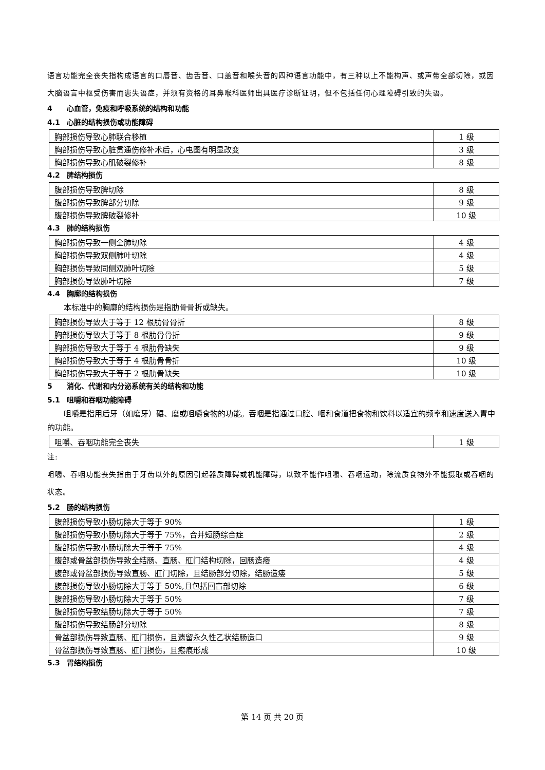语言功能完全丧失指构成语言的口唇音、齿舌音、口盖音和喉头音的四种语言功能中，有三种以上不能构声、或声带全部切除，或因大脑语言中枢受伤害而患失语症，并须有资格的耳鼻喉科医师出具医疗诊断证明，但不包括任何心理障碍引致的失语。
4 心血管，免疫和呼吸系统的结构和功能
4.1 心脏的结构损伤或功能障碍
| 胸部损伤导致心肺联合移植 | 1 级 |
| 胸部损伤导致心脏贯通伤修补术后，心电图有明显改变 | 3 级 |
| 胸部损伤导致心肌破裂修补 | 8 级 |
4.2 脾结构损伤
| 腹部损伤导致脾切除 | 8 级 |
| 腹部损伤导致脾部分切除 | 9 级 |
| 腹部损伤导致脾破裂修补 | 10 级 |
4.3 肺的结构损伤
| 胸部损伤导致一侧全肺切除 | 4 级 |
| 胸部损伤导致双侧肺叶切除 | 4 级 |
| 胸部损伤导致同侧双肺叶切除 | 5 级 |
| 胸部损伤导致肺叶切除 | 7 级 |
4.4 胸廓的结构损伤
本标准中的胸廓的结构损伤是指肋骨骨折或缺失。
| 胸部损伤导致大于等于 12 根肋骨骨折 | 8 级 |
| 胸部损伤导致大于等于 8 根肋骨骨折 | 9 级 |
| 胸部损伤导致大于等于 4 根肋骨缺失 | 9 级 |
| 胸部损伤导致大于等于 4 根肋骨骨折 | 10 级 |
| 胸部损伤导致大于等于 2 根肋骨缺失 | 10 级 |
5 消化、代谢和内分泌系统有关的结构和功能
5.1 咀嚼和吞咽功能障碍
咀嚼是指用后牙（如磨牙）碾、磨或咀嚼食物的功能。吞咽是指通过口腔、咽和食道把食物和饮料以适宜的频率和速度送入胃中的功能。
| 咀嚼、吞咽功能完全丧失 | 1 级 |
注:
咀嚼、吞咽功能丧失指由于牙齿以外的原因引起器质障碍或机能障碍，以致不能作咀嚼、吞咽运动，除流质食物外不能摄取或吞咽的状态。
5.2 肠的结构损伤
| 腹部损伤导致小肠切除大于等于 90% | 1 级 |
| 腹部损伤导致小肠切除大于等于 75%，合并短肠综合症 | 2 级 |
| 腹部损伤导致小肠切除大于等于 75% | 4 级 |
| 腹部或骨盆部损伤导致全结肠、直肠、肛门结构切除，回肠造瘘 | 4 级 |
| 腹部或骨盆部损伤导致直肠、肛门切除，且结肠部分切除，结肠造瘘 | 5 级 |
| 腹部损伤导致小肠切除大于等于 50%,且包括回盲部切除 | 6 级 |
| 腹部损伤导致小肠切除大于等于 50% | 7 级 |
| 腹部损伤导致结肠切除大于等于 50% | 7 级 |
| 腹部损伤导致结肠部分切除 | 8 级 |
| 骨盆部损伤导致直肠、肛门损伤，且遗留永久性乙状结肠造口 | 9 级 |
| 骨盆部损伤导致直肠、肛门损伤，且瘢痕形成 | 10 级 |
5.3 胃结构损伤
第 14 页 共 20 页